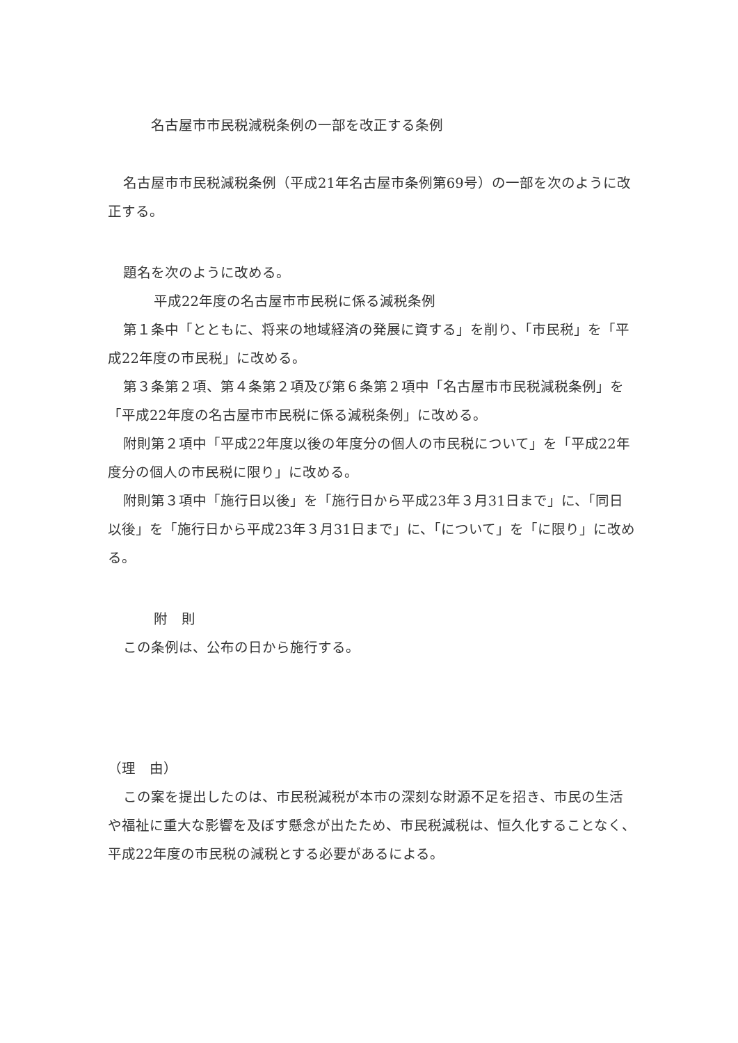名古屋市市民税減税条例の一部を改正する条例
名古屋市市民税減税条例（平成21年名古屋市条例第69号）の一部を次のように改正する。
題名を次のように改める。
平成22年度の名古屋市市民税に係る減税条例
第１条中「とともに、将来の地域経済の発展に資する」を削り、「市民税」を「平成22年度の市民税」に改める。
第３条第２項、第４条第２項及び第６条第２項中「名古屋市市民税減税条例」を「平成22年度の名古屋市市民税に係る減税条例」に改める。
附則第２項中「平成22年度以後の年度分の個人の市民税について」を「平成22年度分の個人の市民税に限り」に改める。
附則第３項中「施行日以後」を「施行日から平成23年３月31日まで」に、「同日以後」を「施行日から平成23年３月31日まで」に、「について」を「に限り」に改める。
附　則
この条例は、公布の日から施行する。
（理　由）
この案を提出したのは、市民税減税が本市の深刻な財源不足を招き、市民の生活や福祉に重大な影響を及ぼす懸念が出たため、市民税減税は、恒久化することなく、平成22年度の市民税の減税とする必要があるによる。